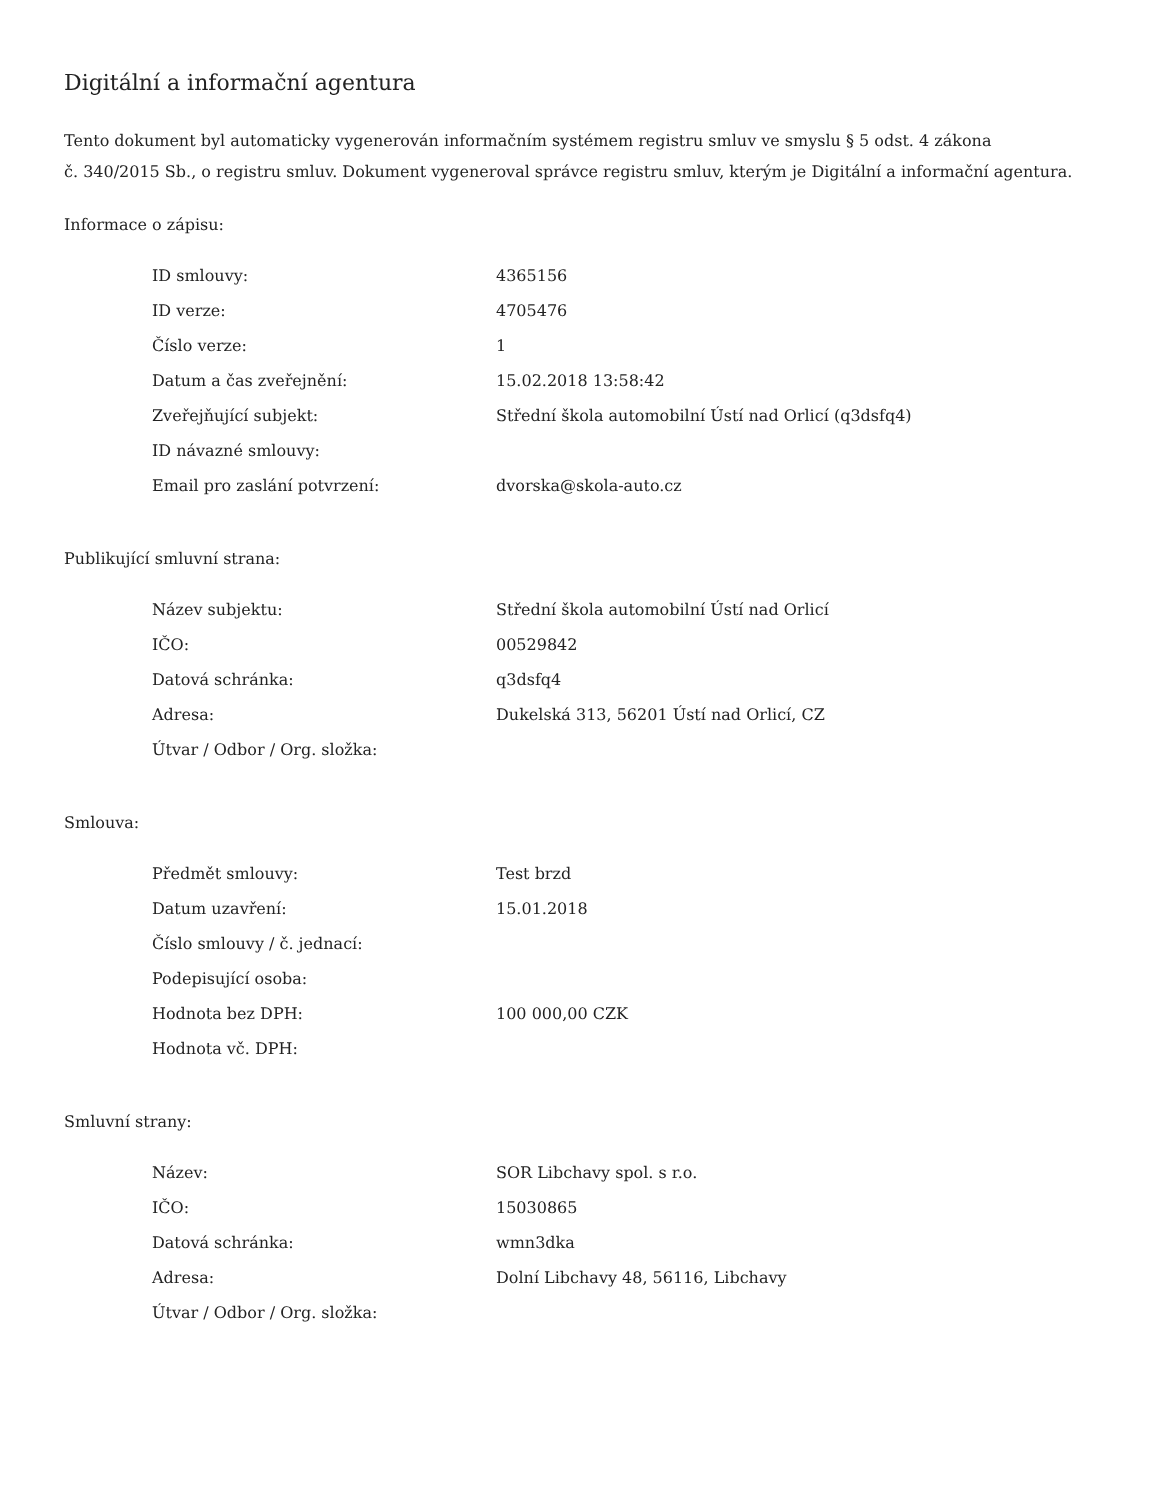Digitální a informační agentura
Tento dokument byl automaticky vygenerován informačním systémem registru smluv ve smyslu § 5 odst. 4 zákona
č. 340/2015 Sb., o registru smluv. Dokument vygeneroval správce registru smluv, kterým je Digitální a informační agentura.
Informace o zápisu:
| ID smlouvy: | 4365156 |
| ID verze: | 4705476 |
| Číslo verze: | 1 |
| Datum a čas zveřejnění: | 15.02.2018 13:58:42 |
| Zveřejňující subjekt: | Střední škola automobilní Ústí nad Orlicí (q3dsfq4) |
| ID návazné smlouvy: | |
| Email pro zaslání potvrzení: | dvorska@skola-auto.cz |
Publikující smluvní strana:
| Název subjektu: | Střední škola automobilní Ústí nad Orlicí |
| IČO: | 00529842 |
| Datová schránka: | q3dsfq4 |
| Adresa: | Dukelská 313, 56201 Ústí nad Orlicí, CZ |
| Útvar / Odbor / Org. složka: | |
Smlouva:
| Předmět smlouvy: | Test brzd |
| Datum uzavření: | 15.01.2018 |
| Číslo smlouvy / č. jednací: | |
| Podepisující osoba: | |
| Hodnota bez DPH: | 100 000,00 CZK |
| Hodnota vč. DPH: | |
Smluvní strany:
| Název: | SOR Libchavy spol. s r.o. |
| IČO: | 15030865 |
| Datová schránka: | wmn3dka |
| Adresa: | Dolní Libchavy 48, 56116, Libchavy |
| Útvar / Odbor / Org. složka: | |